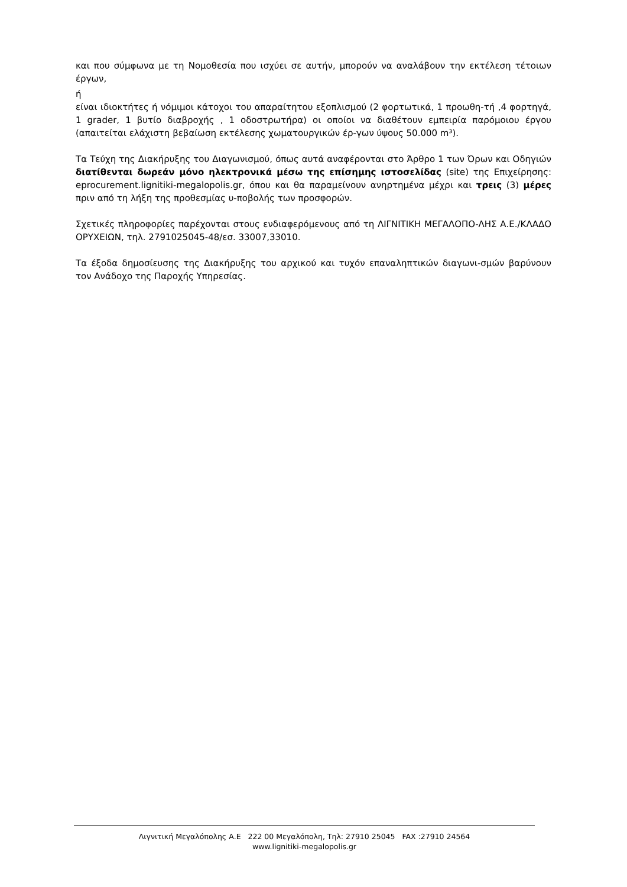και που σύμφωνα με τη Νομοθεσία που ισχύει σε αυτήν, μπορούν να αναλάβουν την εκτέλεση τέτοιων έργων,
ή
είναι ιδιοκτήτες ή νόμιμοι κάτοχοι του απαραίτητου εξοπλισμού (2 φορτωτικά, 1 προωθη-τή ,4 φορτηγά, 1 grader, 1 βυτίο διαβροχής , 1 οδοστρωτήρα) οι οποίοι να διαθέτουν εμπειρία παρόμοιου έργου (απαιτείται ελάχιστη βεβαίωση εκτέλεσης χωματουργικών έρ-γων ύψους 50.000 m³).
Τα Τεύχη της Διακήρυξης του Διαγωνισμού, όπως αυτά αναφέρονται στο Άρθρο 1 των Όρων και Οδηγιών διατίθενται δωρεάν μόνο ηλεκτρονικά μέσω της επίσημης ιστοσελίδας (site) της Επιχείρησης: eprocurement.lignitiki-megalopolis.gr, όπου και θα παραμείνουν ανηρτημένα μέχρι και τρεις (3) μέρες πριν από τη λήξη της προθεσμίας υ-ποβολής των προσφορών.
Σχετικές πληροφορίες παρέχονται στους ενδιαφερόμενους από τη ΛΙΓΝΙΤΙΚΗ ΜΕΓΑΛΟΠΟ-ΛΗΣ Α.Ε./ΚΛΑΔΟ ΟΡΥΧΕΙΩΝ, τηλ. 2791025045-48/εσ. 33007,33010.
Τα έξοδα δημοσίευσης της Διακήρυξης του αρχικού και τυχόν επαναληπτικών διαγωνι-σμών βαρύνουν τον Ανάδοχο της Παροχής Υπηρεσίας.
Λιγνιτική Μεγαλόπολης Α.Ε 222 00 Μεγαλόπολη, Τηλ: 27910 25045 FAX :27910 24564
www.lignitiki-megalopolis.gr